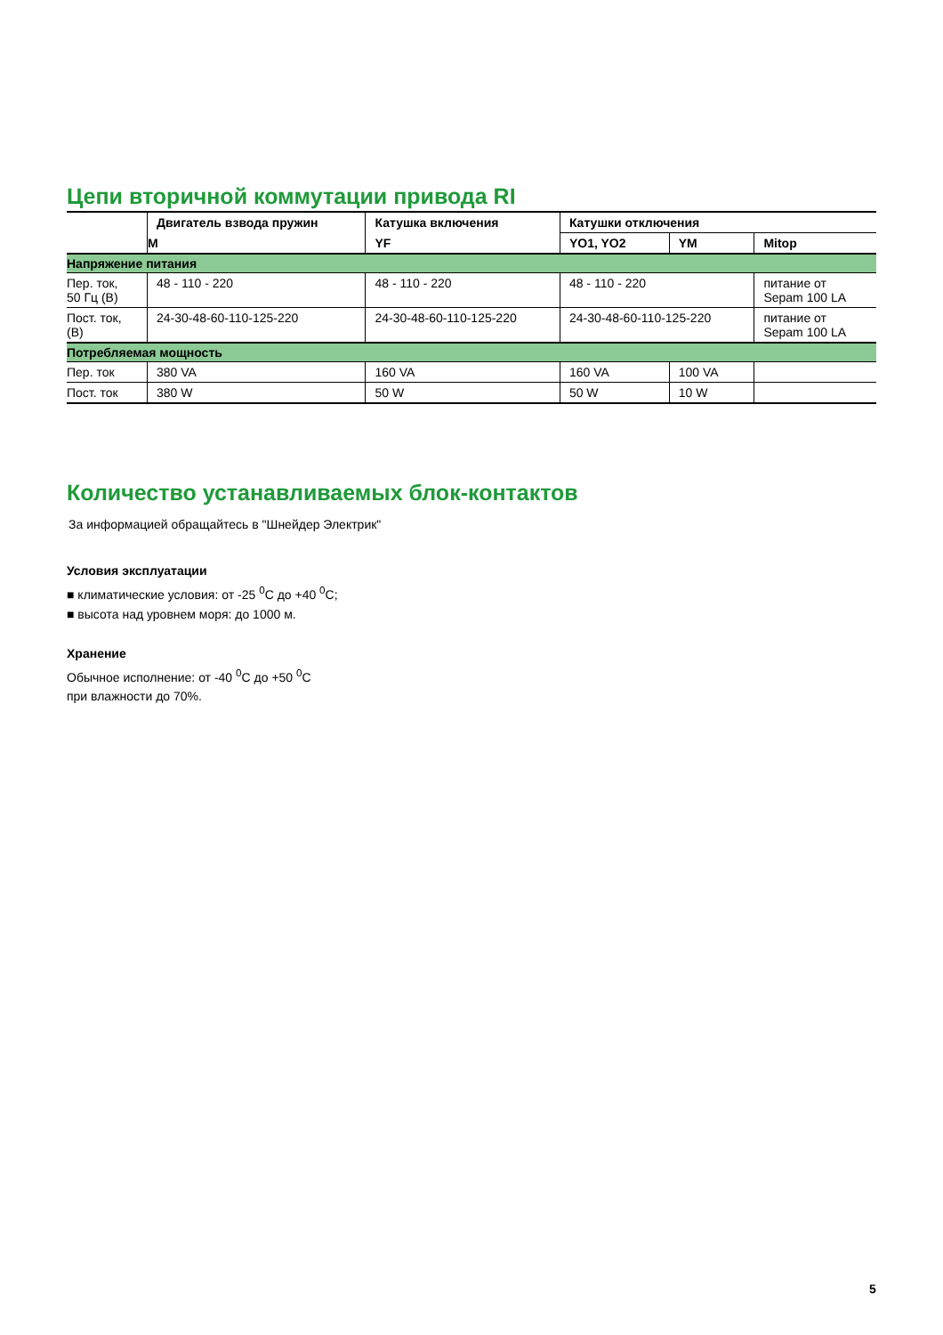Цепи вторичной коммутации привода RI
| | Двигатель взвода пружин | Катушка включения | Катушки отключения | | |
| --- | --- | --- | --- | --- | --- |
| | M | YF | YO1, YO2 | YM | Mitop |
| Напряжение питания | | | | | |
| Пер. ток, 50 Гц (В) | 48 - 110 - 220 | 48 - 110 - 220 | 48 - 110 - 220 | | питание от Sepam 100 LA |
| Пост. ток, (В) | 24-30-48-60-110-125-220 | 24-30-48-60-110-125-220 | 24-30-48-60-110-125-220 | | питание от Sepam 100 LA |
| Потребляемая мощность | | | | | |
| Пер. ток | 380 VA | 160 VA | 160 VA | 100 VA | |
| Пост. ток | 380 W | 50 W | 50 W | 10 W | |
Количество устанавливаемых блок-контактов
За информацией обращайтесь в "Шнейдер Электрик"
Условия эксплуатации
■ климатические условия: от -25 <sup>0</sup>C до +40 <sup>0</sup>C;
■ высота над уровнем моря: до 1000 м.
Хранение
Обычное исполнение: от -40 <sup>0</sup>C до +50 <sup>0</sup>C
при влажности до 70%.
5